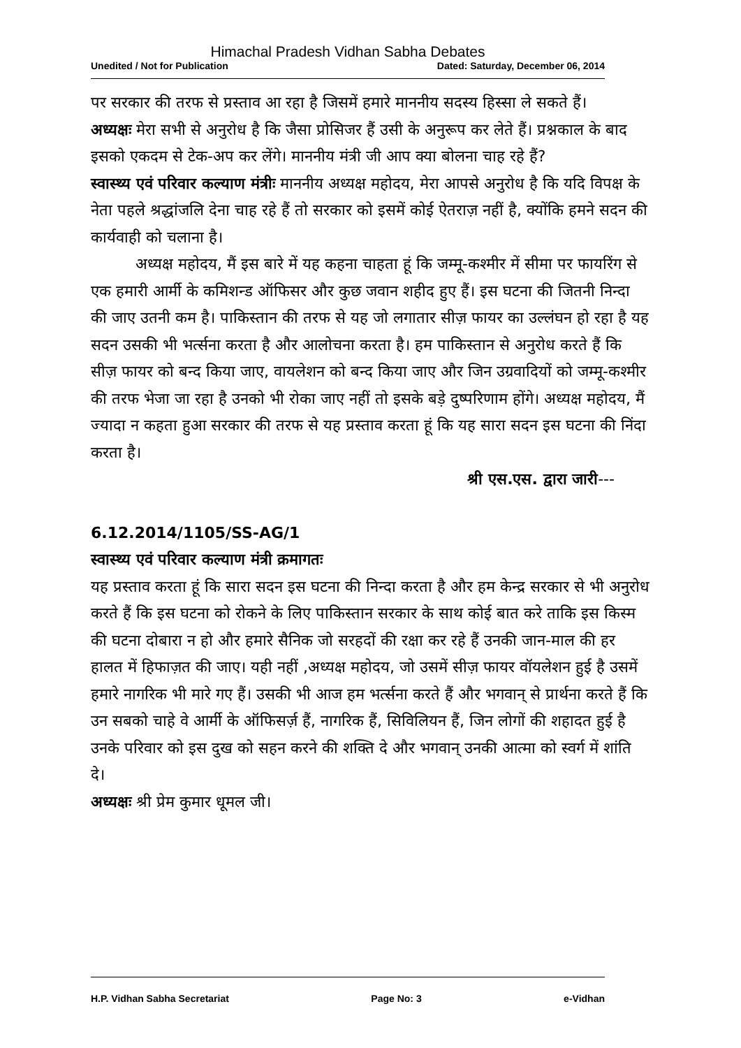Himachal Pradesh Vidhan Sabha Debates
Unedited / Not for Publication Dated: Saturday, December 06, 2014
पर सरकार की तरफ से प्रस्ताव आ रहा है जिसमें हमारे माननीय सदस्य हिस्सा ले सकते हैं।
अध्यक्षः मेरा सभी से अनुरोध है कि जैसा प्रोसिजर हैं उसी के अनुरूप कर लेते हैं। प्रश्नकाल के बाद इसको एकदम से टेक-अप कर लेंगे। माननीय मंत्री जी आप क्या बोलना चाह रहे हैं?
स्वास्थ्य एवं परिवार कल्याण मंत्रीः माननीय अध्यक्ष महोदय, मेरा आपसे अनुरोध है कि यदि विपक्ष के नेता पहले श्रद्धांजलि देना चाह रहे हैं तो सरकार को इसमें कोई ऐतराज़ नहीं है, क्योंकि हमने सदन की कार्यवाही को चलाना है।
अध्यक्ष महोदय, मैं इस बारे में यह कहना चाहता हूं कि जम्मू-कश्मीर में सीमा पर फायरिंग से एक हमारी आर्मी के कमिशन्ड ऑफिसर और कुछ जवान शहीद हुए हैं। इस घटना की जितनी निन्दा की जाए उतनी कम है। पाकिस्तान की तरफ से यह जो लगातार सीज़ फायर का उल्लंघन हो रहा है यह सदन उसकी भी भर्त्सना करता है और आलोचना करता है। हम पाकिस्तान से अनुरोध करते हैं कि सीज़ फायर को बन्द किया जाए, वायलेशन को बन्द किया जाए और जिन उग्रवादियों को जम्मू-कश्मीर की तरफ भेजा जा रहा है उनको भी रोका जाए नहीं तो इसके बड़े दुष्परिणाम होंगे। अध्यक्ष महोदय, मैं ज्यादा न कहता हुआ सरकार की तरफ से यह प्रस्ताव करता हूं कि यह सारा सदन इस घटना की निंदा करता है।
श्री एस.एस. द्वारा जारी---
6.12.2014/1105/SS-AG/1
स्वास्थ्य एवं परिवार कल्याण मंत्री क्रमागतः
यह प्रस्ताव करता हूं कि सारा सदन इस घटना की निन्दा करता है और हम केन्द्र सरकार से भी अनुरोध करते हैं कि इस घटना को रोकने के लिए पाकिस्तान सरकार के साथ कोई बात करे ताकि इस किस्म की घटना दोबारा न हो और हमारे सैनिक जो सरहदों की रक्षा कर रहे हैं उनकी जान-माल की हर हालत में हिफाज़त की जाए। यही नहीं ,अध्यक्ष महोदय, जो उसमें सीज़ फायर वॉयलेशन हुई है उसमें हमारे नागरिक भी मारे गए हैं। उसकी भी आज हम भर्त्सना करते हैं और भगवान् से प्रार्थना करते हैं कि उन सबको चाहे वे आर्मी के ऑफिसर्ज़ हैं, नागरिक हैं, सिविलियन हैं, जिन लोगों की शहादत हुई है उनके परिवार को इस दुख को सहन करने की शक्ति दे और भगवान् उनकी आत्मा को स्वर्ग में शांति दे।
अध्यक्षः श्री प्रेम कुमार धूमल जी।
H.P. Vidhan Sabha Secretariat Page No: 3 e-Vidhan